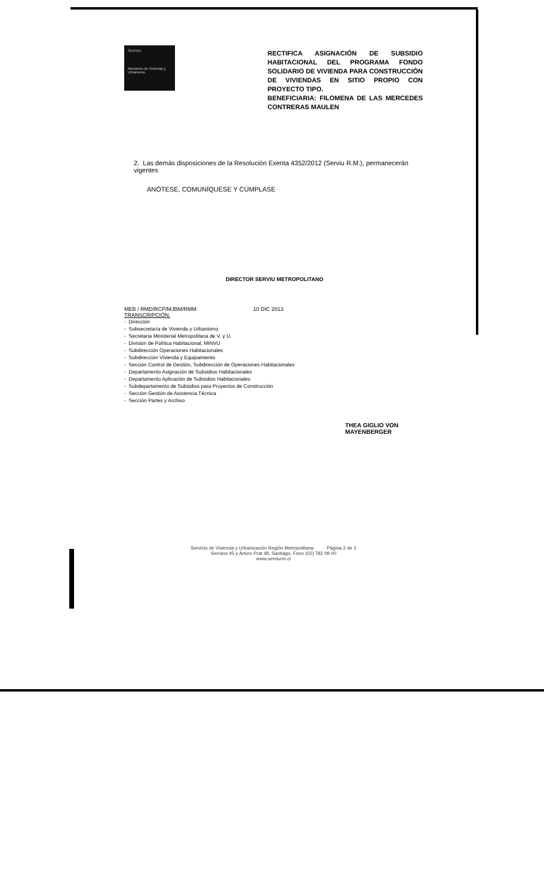SERVIU
Ministerio de Vivienda y Urbanismo
RECTIFICA ASIGNACIÓN DE SUBSIDIO HABITACIONAL DEL PROGRAMA FONDO SOLIDARIO DE VIVIENDA PARA CONSTRUCCIÓN DE VIVIENDAS EN SITIO PROPIO CON PROYECTO TIPO.
BENEFICIARIA: FILOMENA DE LAS MERCEDES CONTRERAS MAULEN
2. Las demás disposiciones de la Resolución Exenta 4352/2012 (Serviu R.M.), permanecerán vigentes
ANÓTESE, COMUNÍQUESE Y CÚMPLASE
DIRECTOR SERVIU METROPOLITANO
MEB / RMD/RCP/MJBM/RMM 10 DIC 2013
TRANSCRIPCIÓN.
- Dirección
- Subsecretaría de Vivienda y Urbanismo
- Secretaria Ministerial Metropolitana de V. y U.
- División de Política Habitacional, MINVU
- Subdirección Operaciones Habitacionales
- Subdirección Vivienda y Equipamiento
- Sección Control de Gestión, Subdirección de Operaciones Habitacionales
- Departamento Asignación de Subsidios Habitacionales
- Departamento Aplicación de Subsidios Habitacionales
- Subdepartamento de Subsidios para Proyectos de Construcción
- Sección Gestión de Asistencia Técnica
- Sección Partes y Archivo
THEA GIGLIO VON MAYENBERGER
Servicio de Vivienda y Urbanización Región Metropolitana Página 2 de 2
Serrano 45 y Arturo Prat 48, Santiago. Fono (02) 782 09 00
www.serviurm.cl